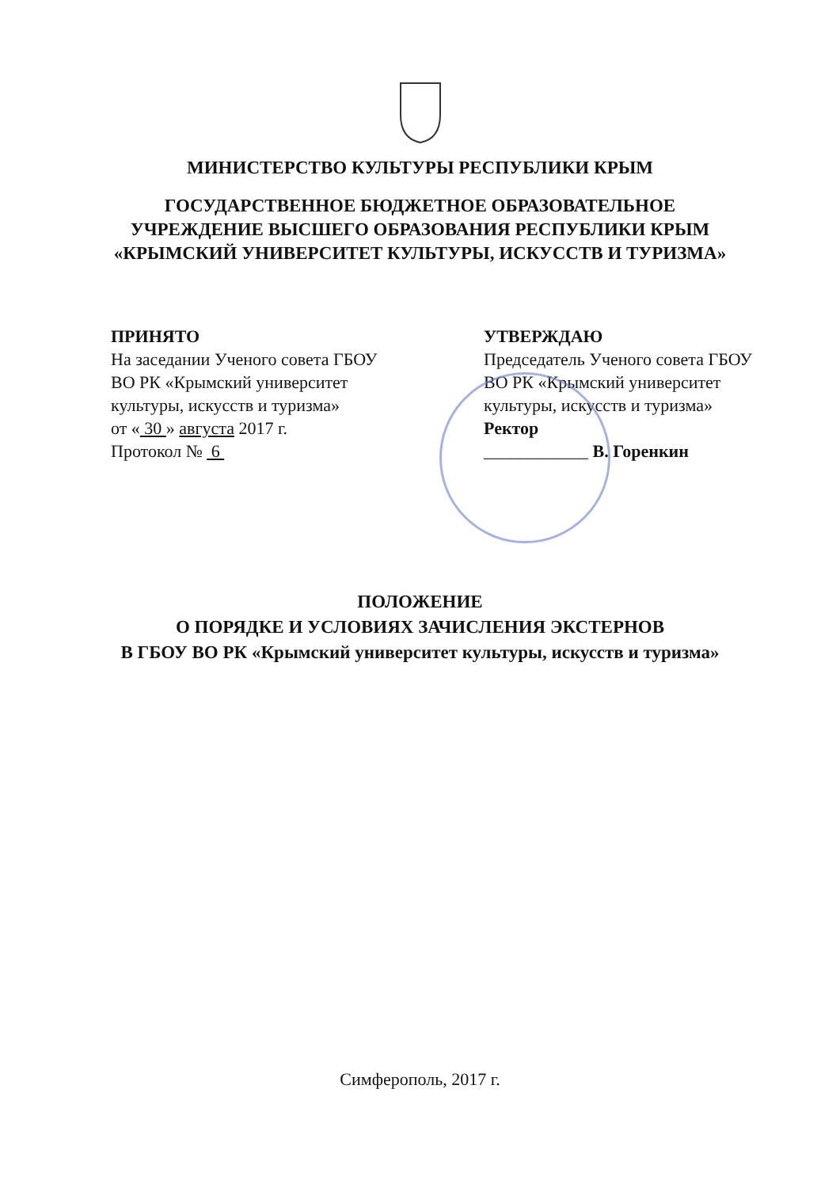МИНИСТЕРСТВО КУЛЬТУРЫ РЕСПУБЛИКИ КРЫМ
ГОСУДАРСТВЕННОЕ БЮДЖЕТНОЕ ОБРАЗОВАТЕЛЬНОЕ
УЧРЕЖДЕНИЕ ВЫСШЕГО ОБРАЗОВАНИЯ РЕСПУБЛИКИ КРЫМ
«КРЫМСКИЙ УНИВЕРСИТЕТ КУЛЬТУРЫ, ИСКУССТВ И ТУРИЗМА»
ПРИНЯТО
На заседании Ученого совета ГБОУ
ВО РК «Крымский университет
культуры, искусств и туризма»
от « 30 » августа 2017 г.
Протокол № 6
УТВЕРЖДАЮ
Председатель Ученого совета ГБОУ
ВО РК «Крымский университет
культуры, искусств и туризма»
Ректор
____________ В. Горенкин
ПОЛОЖЕНИЕ
О ПОРЯДКЕ И УСЛОВИЯХ ЗАЧИСЛЕНИЯ ЭКСТЕРНОВ
В ГБОУ ВО РК «Крымский университет культуры, искусств и туризма»
Симферополь, 2017 г.